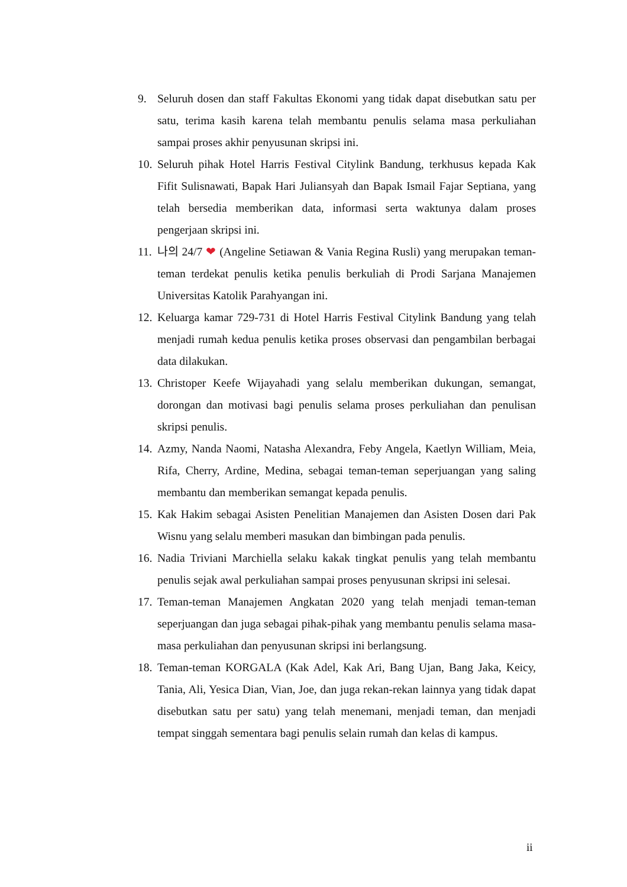9. Seluruh dosen dan staff Fakultas Ekonomi yang tidak dapat disebutkan satu per satu, terima kasih karena telah membantu penulis selama masa perkuliahan sampai proses akhir penyusunan skripsi ini.
10. Seluruh pihak Hotel Harris Festival Citylink Bandung, terkhusus kepada Kak Fifit Sulisnawati, Bapak Hari Juliansyah dan Bapak Ismail Fajar Septiana, yang telah bersedia memberikan data, informasi serta waktunya dalam proses pengerjaan skripsi ini.
11. 나의 24/7 ❤ (Angeline Setiawan & Vania Regina Rusli) yang merupakan teman-teman terdekat penulis ketika penulis berkuliah di Prodi Sarjana Manajemen Universitas Katolik Parahyangan ini.
12. Keluarga kamar 729-731 di Hotel Harris Festival Citylink Bandung yang telah menjadi rumah kedua penulis ketika proses observasi dan pengambilan berbagai data dilakukan.
13. Christoper Keefe Wijayahadi yang selalu memberikan dukungan, semangat, dorongan dan motivasi bagi penulis selama proses perkuliahan dan penulisan skripsi penulis.
14. Azmy, Nanda Naomi, Natasha Alexandra, Feby Angela, Kaetlyn William, Meia, Rifa, Cherry, Ardine, Medina, sebagai teman-teman seperjuangan yang saling membantu dan memberikan semangat kepada penulis.
15. Kak Hakim sebagai Asisten Penelitian Manajemen dan Asisten Dosen dari Pak Wisnu yang selalu memberi masukan dan bimbingan pada penulis.
16. Nadia Triviani Marchiella selaku kakak tingkat penulis yang telah membantu penulis sejak awal perkuliahan sampai proses penyusunan skripsi ini selesai.
17. Teman-teman Manajemen Angkatan 2020 yang telah menjadi teman-teman seperjuangan dan juga sebagai pihak-pihak yang membantu penulis selama masa-masa perkuliahan dan penyusunan skripsi ini berlangsung.
18. Teman-teman KORGALA (Kak Adel, Kak Ari, Bang Ujan, Bang Jaka, Keicy, Tania, Ali, Yesica Dian, Vian, Joe, dan juga rekan-rekan lainnya yang tidak dapat disebutkan satu per satu) yang telah menemani, menjadi teman, dan menjadi tempat singgah sementara bagi penulis selain rumah dan kelas di kampus.
ii